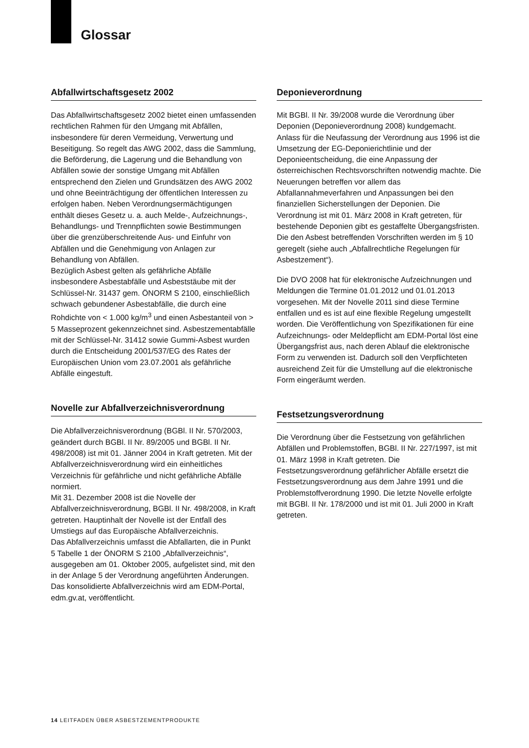Glossar
Abfallwirtschaftsgesetz 2002
Das Abfallwirtschaftsgesetz 2002 bietet einen umfassenden rechtlichen Rahmen für den Umgang mit Abfällen, insbesondere für deren Vermeidung, Verwertung und Beseitigung. So regelt das AWG 2002, dass die Sammlung, die Beförderung, die Lagerung und die Behandlung von Abfällen sowie der sonstige Umgang mit Abfällen entsprechend den Zielen und Grundsätzen des AWG 2002 und ohne Beeinträchtigung der öffentlichen Interessen zu erfolgen haben. Neben Verordnungsermächtigungen enthält dieses Gesetz u. a. auch Melde-, Aufzeichnungs-, Behandlungs- und Trennpflichten sowie Bestimmungen über die grenzüberschreitende Aus- und Einfuhr von Abfällen und die Genehmigung von Anlagen zur Behandlung von Abfällen.
Bezüglich Asbest gelten als gefährliche Abfälle insbesondere Asbestabfälle und Asbeststäube mit der Schlüssel-Nr. 31437 gem. ÖNORM S 2100, einschließlich schwach gebundener Asbestabfälle, die durch eine Rohdichte von < 1.000 kg/m<sup>3</sup> und einen Asbestanteil von > 5 Masseprozent gekennzeichnet sind. Asbestzementabfälle mit der Schlüssel-Nr. 31412 sowie Gummi-Asbest wurden durch die Entscheidung 2001/537/EG des Rates der Europäischen Union vom 23.07.2001 als gefährliche Abfälle eingestuft.
Novelle zur Abfallverzeichnisverordnung
Die Abfallverzeichnisverordnung (BGBl. II Nr. 570/2003, geändert durch BGBl. II Nr. 89/2005 und BGBl. II Nr. 498/2008) ist mit 01. Jänner 2004 in Kraft getreten. Mit der Abfallverzeichnisverordnung wird ein einheitliches Verzeichnis für gefährliche und nicht gefährliche Abfälle normiert.
Mit 31. Dezember 2008 ist die Novelle der Abfallverzeichnisverordnung, BGBl. II Nr. 498/2008, in Kraft getreten. Hauptinhalt der Novelle ist der Entfall des Umstiegs auf das Europäische Abfallverzeichnis.
Das Abfallverzeichnis umfasst die Abfallarten, die in Punkt 5 Tabelle 1 der ÖNORM S 2100 „Abfallverzeichnis“, ausgegeben am 01. Oktober 2005, aufgelistet sind, mit den in der Anlage 5 der Verordnung angeführten Änderungen. Das konsolidierte Abfallverzeichnis wird am EDM-Portal, edm.gv.at, veröffentlicht.
Deponieverordnung
Mit BGBl. II Nr. 39/2008 wurde die Verordnung über Deponien (Deponieverordnung 2008) kundgemacht.
Anlass für die Neufassung der Verordnung aus 1996 ist die Umsetzung der EG-Deponierichtlinie und der Deponieentscheidung, die eine Anpassung der österreichischen Rechtsvorschriften notwendig machte. Die Neuerungen betreffen vor allem das Abfallannahmeverfahren und Anpassungen bei den finanziellen Sicherstellungen der Deponien. Die Verordnung ist mit 01. März 2008 in Kraft getreten, für bestehende Deponien gibt es gestaffelte Übergangsfristen. Die den Asbest betreffenden Vorschriften werden im § 10 geregelt (siehe auch „Abfallrechtliche Regelungen für Asbestzement“).
Die DVO 2008 hat für elektronische Aufzeichnungen und Meldungen die Termine 01.01.2012 und 01.01.2013 vorgesehen. Mit der Novelle 2011 sind diese Termine entfallen und es ist auf eine flexible Regelung umgestellt worden. Die Veröffentlichung von Spezifikationen für eine Aufzeichnungs- oder Meldepflicht am EDM-Portal löst eine Übergangsfrist aus, nach deren Ablauf die elektronische Form zu verwenden ist. Dadurch soll den Verpflichteten ausreichend Zeit für die Umstellung auf die elektronische Form eingeräumt werden.
Festsetzungsverordnung
Die Verordnung über die Festsetzung von gefährlichen Abfällen und Problemstoffen, BGBl. II Nr. 227/1997, ist mit 01. März 1998 in Kraft getreten. Die Festsetzungsverordnung gefährlicher Abfälle ersetzt die Festsetzungsverordnung aus dem Jahre 1991 und die Problemstoffverordnung 1990. Die letzte Novelle erfolgte mit BGBl. II Nr. 178/2000 und ist mit 01. Juli 2000 in Kraft getreten.
14 LEITFADEN ÜBER ASBESTZEMENTPRODUKTE